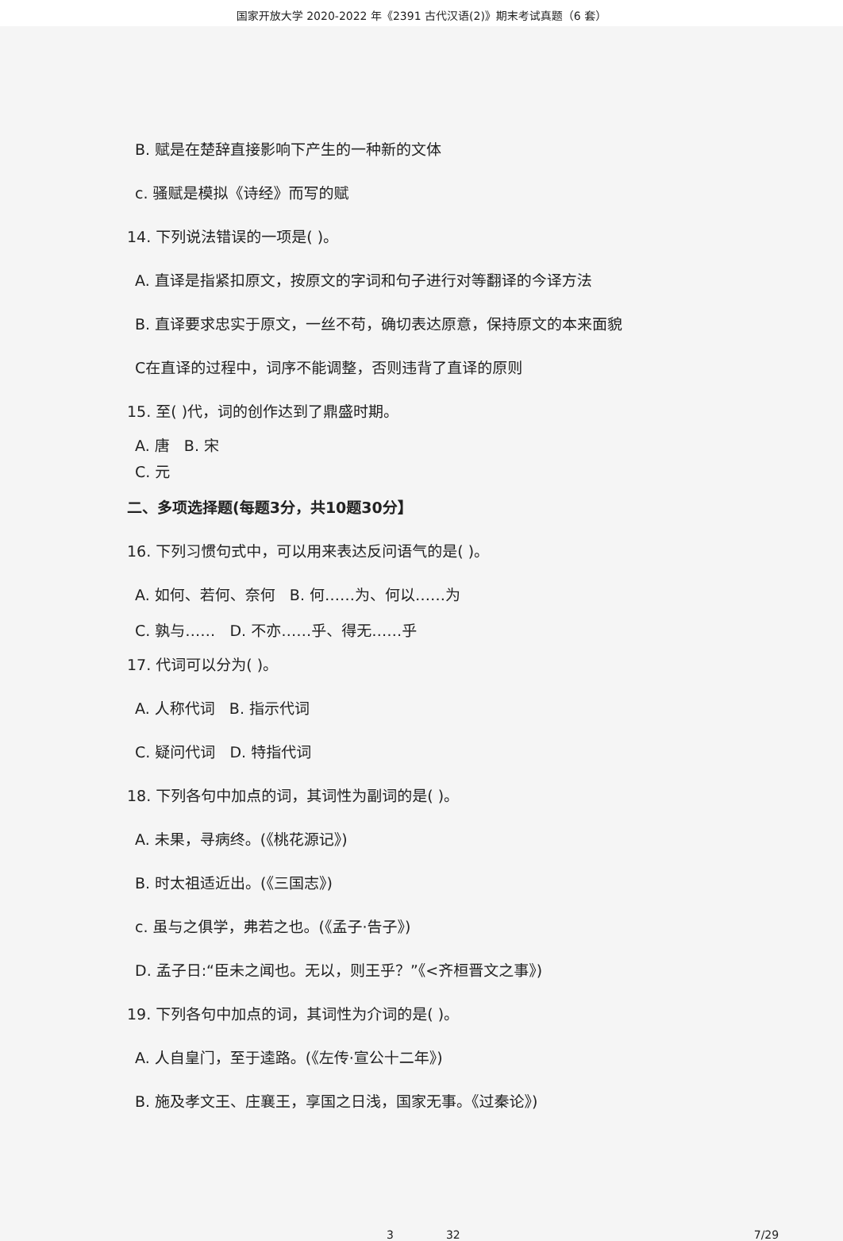国家开放大学 2020-2022 年《2391 古代汉语(2)》期末考试真题（6 套）
B. 赋是在楚辞直接影响下产生的一种新的文体
c. 骚赋是模拟《诗经》而写的赋
14. 下列说法错误的一项是( )。
A. 直译是指紧扣原文，按原文的字词和句子进行对等翻译的今译方法
B. 直译要求忠实于原文，一丝不苟，确切表达原意，保持原文的本来面貌
C在直译的过程中，词序不能调整，否则违背了直译的原则
15. 至( )代，词的创作达到了鼎盛时期。
A. 唐 B. 宋
C. 元
二、多项选择题(每题3分，共10题30分】
16. 下列习惯句式中，可以用来表达反问语气的是( )。
A. 如何、若何、奈何 B. 何……为、何以……为
C. 孰与…… D. 不亦……乎、得无……乎
17. 代词可以分为( )。
A. 人称代词 B. 指示代词
C. 疑问代词 D. 特指代词
18. 下列各句中加点的词，其词性为副词的是( )。
A. 未果，寻病终。(《桃花源记》)
B. 时太祖适近出。(《三国志》)
c. 虽与之俱学，弗若之也。(《孟子·告子》)
D. 孟子日:“臣未之闻也。无以，则王乎？”《<齐桓晋文之事》)
19. 下列各句中加点的词，其词性为介词的是( )。
A. 人自皇门，至于逵路。(《左传·宣公十二年》)
B. 施及孝文王、庄襄王，享国之日浅，国家无事。《过秦论》)
3 32 7/29